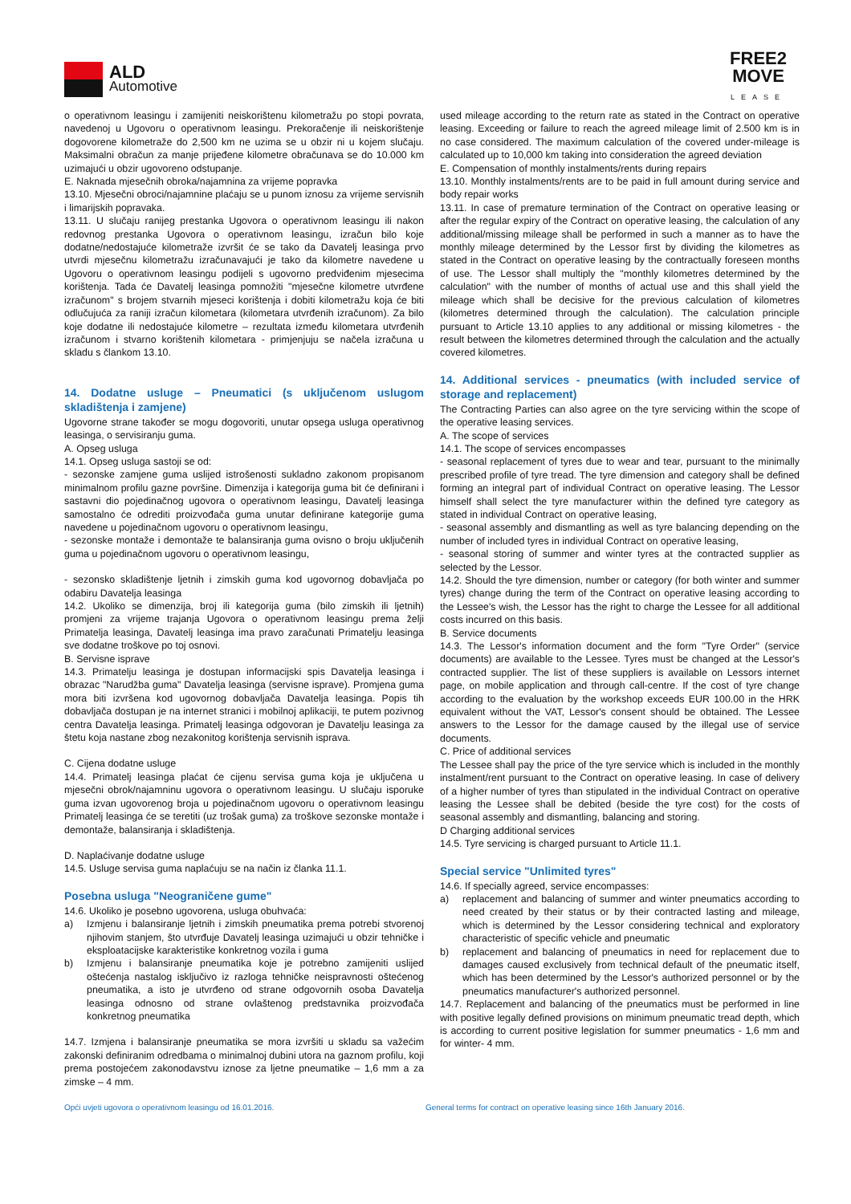ALD
Automotive
FREE2
MOVE
LEASE
o operativnom leasingu i zamijeniti neiskorištenu kilometražu po stopi povrata, navedenoj u Ugovoru o operativnom leasingu. Prekoračenje ili neiskorištenje dogovorene kilometraže do 2,500 km ne uzima se u obzir ni u kojem slučaju. Maksimalni obračun za manje prijeđene kilometre obračunava se do 10.000 km uzimajući u obzir ugovoreno odstupanje.
E. Naknada mjesečnih obroka/najamnina za vrijeme popravka
13.10. Mjesečni obroci/najamnine plaćaju se u punom iznosu za vrijeme servisnih i limarijskih popravaka.
13.11. U slučaju ranijeg prestanka Ugovora o operativnom leasingu ili nakon redovnog prestanka Ugovora o operativnom leasingu, izračun bilo koje dodatne/nedostajuće kilometraže izvršit će se tako da Davatelj leasinga prvo utvrdi mjesečnu kilometražu izračunavajući je tako da kilometre navedene u Ugovoru o operativnom leasingu podijeli s ugovorno predviđenim mjesecima korištenja. Tada će Davatelj leasinga pomnožiti "mjesečne kilometre utvrđene izračunom" s brojem stvarnih mjeseci korištenja i dobiti kilometražu koja će biti odlučujuća za raniji izračun kilometara (kilometara utvrđenih izračunom). Za bilo koje dodatne ili nedostajuće kilometre – rezultata između kilometara utvrđenih izračunom i stvarno korištenih kilometara - primjenjuju se načela izračuna u skladu s člankom 13.10.
14. Dodatne usluge – Pneumatici (s uključenom uslugom skladištenja i zamjene)
Ugovorne strane također se mogu dogovoriti, unutar opsega usluga operativnog leasinga, o servisiranju guma.
A. Opseg usluga
14.1. Opseg usluga sastoji se od:
- sezonske zamjene guma uslijed istrošenosti sukladno zakonom propisanom minimalnom profilu gazne površine. Dimenzija i kategorija guma bit će definirani i sastavni dio pojedinačnog ugovora o operativnom leasingu, Davatelj leasinga samostalno će odrediti proizvođača guma unutar definirane kategorije guma navedene u pojedinačnom ugovoru o operativnom leasingu,
- sezonske montaže i demontaže te balansiranja guma ovisno o broju uključenih guma u pojedinačnom ugovoru o operativnom leasingu,
- sezonsko skladištenje ljetnih i zimskih guma kod ugovornog dobavljača po odabiru Davatelja leasinga
14.2. Ukoliko se dimenzija, broj ili kategorija guma (bilo zimskih ili ljetnih) promjeni za vrijeme trajanja Ugovora o operativnom leasingu prema želji Primatelja leasinga, Davatelj leasinga ima pravo zaračunati Primatelju leasinga sve dodatne troškove po toj osnovi.
B. Servisne isprave
14.3. Primatelju leasinga je dostupan informacijski spis Davatelja leasinga i obrazac "Narudžba guma" Davatelja leasinga (servisne isprave). Promjena guma mora biti izvršena kod ugovornog dobavljača Davatelja leasinga. Popis tih dobavljača dostupan je na internet stranici i mobilnoj aplikaciji, te putem pozivnog centra Davatelja leasinga. Primatelj leasinga odgovoran je Davatelju leasinga za štetu koja nastane zbog nezakonitog korištenja servisnih isprava.
C. Cijena dodatne usluge
14.4. Primatelj leasinga plaćat će cijenu servisa guma koja je uključena u mjesečni obrok/najamninu ugovora o operativnom leasingu. U slučaju isporuke guma izvan ugovorenog broja u pojedinačnom ugovoru o operativnom leasingu Primatelj leasinga će se teretiti (uz trošak guma) za troškove sezonske montaže i demontaže, balansiranja i skladištenja.
D. Naplaćivanje dodatne usluge
14.5. Usluge servisa guma naplaćuju se na način iz članka 11.1.
Posebna usluga "Neograničene gume"
14.6. Ukoliko je posebno ugovorena, usluga obuhvaća:
a) Izmjenu i balansiranje ljetnih i zimskih pneumatika prema potrebi stvorenoj njihovim stanjem, što utvrđuje Davatelj leasinga uzimajući u obzir tehničke i eksploatacijske karakteristike konkretnog vozila i guma
b) Izmjenu i balansiranje pneumatika koje je potrebno zamijeniti uslijed oštećenja nastalog isključivo iz razloga tehničke neispravnosti oštećenog pneumatika, a isto je utvrđeno od strane odgovornih osoba Davatelja leasinga odnosno od strane ovlaštenog predstavnika proizvođača konkretnog pneumatika
14.7. Izmjena i balansiranje pneumatika se mora izvršiti u skladu sa važećim zakonski definiranim odredbama o minimalnoj dubini utora na gaznom profilu, koji prema postojećem zakonodavstvu iznose za ljetne pneumatike – 1,6 mm a za zimske – 4 mm.
used mileage according to the return rate as stated in the Contract on operative leasing. Exceeding or failure to reach the agreed mileage limit of 2.500 km is in no case considered. The maximum calculation of the covered under-mileage is calculated up to 10,000 km taking into consideration the agreed deviation
E. Compensation of monthly instalments/rents during repairs
13.10. Monthly instalments/rents are to be paid in full amount during service and body repair works
13.11. In case of premature termination of the Contract on operative leasing or after the regular expiry of the Contract on operative leasing, the calculation of any additional/missing mileage shall be performed in such a manner as to have the monthly mileage determined by the Lessor first by dividing the kilometres as stated in the Contract on operative leasing by the contractually foreseen months of use. The Lessor shall multiply the "monthly kilometres determined by the calculation" with the number of months of actual use and this shall yield the mileage which shall be decisive for the previous calculation of kilometres (kilometres determined through the calculation). The calculation principle pursuant to Article 13.10 applies to any additional or missing kilometres - the result between the kilometres determined through the calculation and the actually covered kilometres.
14. Additional services - pneumatics (with included service of storage and replacement)
The Contracting Parties can also agree on the tyre servicing within the scope of the operative leasing services.
A. The scope of services
14.1. The scope of services encompasses
- seasonal replacement of tyres due to wear and tear, pursuant to the minimally prescribed profile of tyre tread. The tyre dimension and category shall be defined forming an integral part of individual Contract on operative leasing. The Lessor himself shall select the tyre manufacturer within the defined tyre category as stated in individual Contract on operative leasing,
- seasonal assembly and dismantling as well as tyre balancing depending on the number of included tyres in individual Contract on operative leasing,
- seasonal storing of summer and winter tyres at the contracted supplier as selected by the Lessor.
14.2. Should the tyre dimension, number or category (for both winter and summer tyres) change during the term of the Contract on operative leasing according to the Lessee's wish, the Lessor has the right to charge the Lessee for all additional costs incurred on this basis.
B. Service documents
14.3. The Lessor's information document and the form "Tyre Order" (service documents) are available to the Lessee. Tyres must be changed at the Lessor's contracted supplier. The list of these suppliers is available on Lessors internet page, on mobile application and through call-centre. If the cost of tyre change according to the evaluation by the workshop exceeds EUR 100.00 in the HRK equivalent without the VAT, Lessor's consent should be obtained. The Lessee answers to the Lessor for the damage caused by the illegal use of service documents.
C. Price of additional services
The Lessee shall pay the price of the tyre service which is included in the monthly instalment/rent pursuant to the Contract on operative leasing. In case of delivery of a higher number of tyres than stipulated in the individual Contract on operative leasing the Lessee shall be debited (beside the tyre cost) for the costs of seasonal assembly and dismantling, balancing and storing.
D Charging additional services
14.5. Tyre servicing is charged pursuant to Article 11.1.
Special service "Unlimited tyres"
14.6. If specially agreed, service encompasses:
a) replacement and balancing of summer and winter pneumatics according to need created by their status or by their contracted lasting and mileage, which is determined by the Lessor considering technical and exploratory characteristic of specific vehicle and pneumatic
b) replacement and balancing of pneumatics in need for replacement due to damages caused exclusively from technical default of the pneumatic itself, which has been determined by the Lessor's authorized personnel or by the pneumatics manufacturer's authorized personnel.
14.7. Replacement and balancing of the pneumatics must be performed in line with positive legally defined provisions on minimum pneumatic tread depth, which is according to current positive legislation for summer pneumatics - 1,6 mm and for winter- 4 mm.
Opći uvjeti ugovora o operativnom leasingu od 16.01.2016. General terms for contract on operative leasing since 16th January 2016.